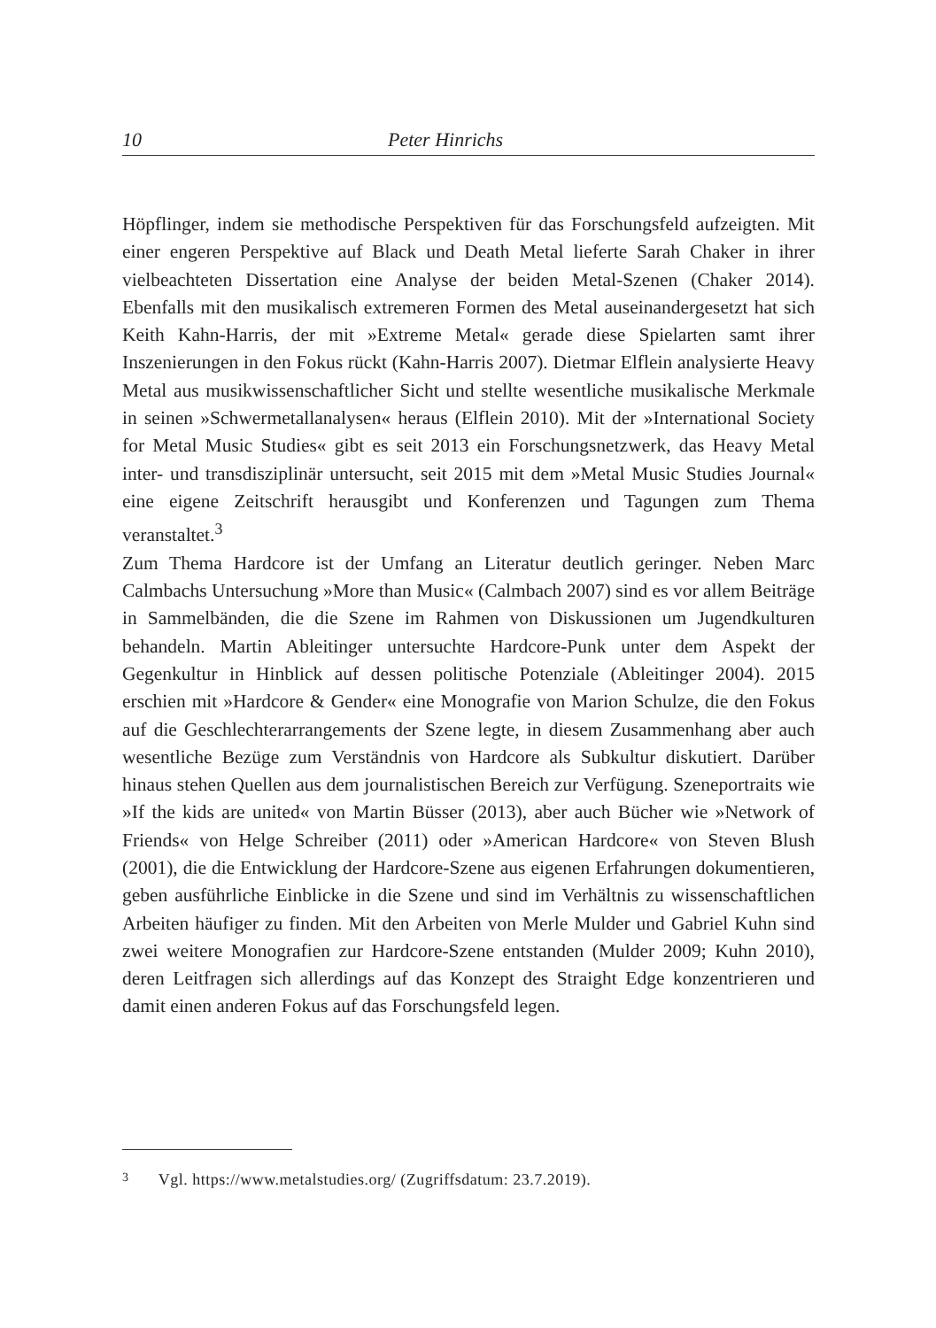10 Peter Hinrichs
Höpflinger, indem sie methodische Perspektiven für das Forschungsfeld aufzeigten. Mit einer engeren Perspektive auf Black und Death Metal lieferte Sarah Chaker in ihrer vielbeachteten Dissertation eine Analyse der beiden Metal-Szenen (Chaker 2014). Ebenfalls mit den musikalisch extremeren Formen des Metal auseinandergesetzt hat sich Keith Kahn-Harris, der mit »Extreme Metal« gerade diese Spielarten samt ihrer Inszenierungen in den Fokus rückt (Kahn-Harris 2007). Dietmar Elflein analysierte Heavy Metal aus musikwissenschaftlicher Sicht und stellte wesentliche musikalische Merkmale in seinen »Schwermetallanalysen« heraus (Elflein 2010). Mit der »International Society for Metal Music Studies« gibt es seit 2013 ein Forschungsnetzwerk, das Heavy Metal inter- und transdisziplinär untersucht, seit 2015 mit dem »Metal Music Studies Journal« eine eigene Zeitschrift herausgibt und Konferenzen und Tagungen zum Thema veranstaltet.<sup>3</sup>
Zum Thema Hardcore ist der Umfang an Literatur deutlich geringer. Neben Marc Calmbachs Untersuchung »More than Music« (Calmbach 2007) sind es vor allem Beiträge in Sammelbänden, die die Szene im Rahmen von Diskussionen um Jugendkulturen behandeln. Martin Ableitinger untersuchte Hardcore-Punk unter dem Aspekt der Gegenkultur in Hinblick auf dessen politische Potenziale (Ableitinger 2004). 2015 erschien mit »Hardcore & Gender« eine Monografie von Marion Schulze, die den Fokus auf die Geschlechterarrangements der Szene legte, in diesem Zusammenhang aber auch wesentliche Bezüge zum Verständnis von Hardcore als Subkultur diskutiert. Darüber hinaus stehen Quellen aus dem journalistischen Bereich zur Verfügung. Szeneportraits wie »If the kids are united« von Martin Büsser (2013), aber auch Bücher wie »Network of Friends« von Helge Schreiber (2011) oder »American Hardcore« von Steven Blush (2001), die die Entwicklung der Hardcore-Szene aus eigenen Erfahrungen dokumentieren, geben ausführliche Einblicke in die Szene und sind im Verhältnis zu wissenschaftlichen Arbeiten häufiger zu finden. Mit den Arbeiten von Merle Mulder und Gabriel Kuhn sind zwei weitere Monografien zur Hardcore-Szene entstanden (Mulder 2009; Kuhn 2010), deren Leitfragen sich allerdings auf das Konzept des Straight Edge konzentrieren und damit einen anderen Fokus auf das Forschungsfeld legen.
3 Vgl. https://www.metalstudies.org/ (Zugriffsdatum: 23.7.2019).